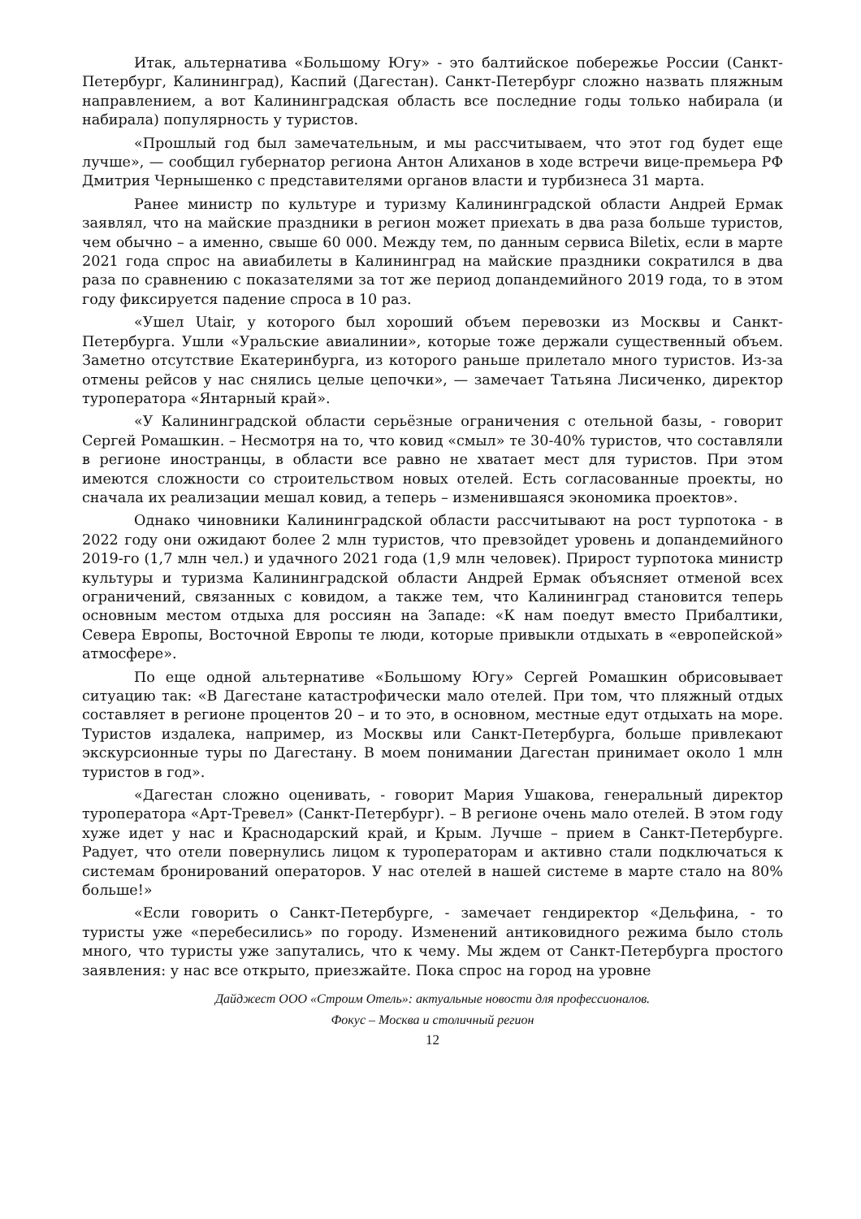Итак, альтернатива «Большому Югу» - это балтийское побережье России (Санкт-Петербург, Калининград), Каспий (Дагестан). Санкт-Петербург сложно назвать пляжным направлением, а вот Калининградская область все последние годы только набирала (и набирала) популярность у туристов.
«Прошлый год был замечательным, и мы рассчитываем, что этот год будет еще лучше», — сообщил губернатор региона Антон Алиханов в ходе встречи вице-премьера РФ Дмитрия Чернышенко с представителями органов власти и турбизнеса 31 марта.
Ранее министр по культуре и туризму Калининградской области Андрей Ермак заявлял, что на майские праздники в регион может приехать в два раза больше туристов, чем обычно – а именно, свыше 60 000. Между тем, по данным сервиса Biletix, если в марте 2021 года спрос на авиабилеты в Калининград на майские праздники сократился в два раза по сравнению с показателями за тот же период допандемийного 2019 года, то в этом году фиксируется падение спроса в 10 раз.
«Ушел Utair, у которого был хороший объем перевозки из Москвы и Санкт-Петербурга. Ушли «Уральские авиалинии», которые тоже держали существенный объем. Заметно отсутствие Екатеринбурга, из которого раньше прилетало много туристов. Из-за отмены рейсов у нас снялись целые цепочки», — замечает Татьяна Лисиченко, директор туроператора «Янтарный край».
«У Калининградской области серьёзные ограничения с отельной базы, - говорит Сергей Ромашкин. – Несмотря на то, что ковид «смыл» те 30-40% туристов, что составляли в регионе иностранцы, в области все равно не хватает мест для туристов. При этом имеются сложности со строительством новых отелей. Есть согласованные проекты, но сначала их реализации мешал ковид, а теперь – изменившаяся экономика проектов».
Однако чиновники Калининградской области рассчитывают на рост турпотока - в 2022 году они ожидают более 2 млн туристов, что превзойдет уровень и допандемийного 2019-го (1,7 млн чел.) и удачного 2021 года (1,9 млн человек). Прирост турпотока министр культуры и туризма Калининградской области Андрей Ермак объясняет отменой всех ограничений, связанных с ковидом, а также тем, что Калининград становится теперь основным местом отдыха для россиян на Западе: «К нам поедут вместо Прибалтики, Севера Европы, Восточной Европы те люди, которые привыкли отдыхать в «европейской» атмосфере».
По еще одной альтернативе «Большому Югу» Сергей Ромашкин обрисовывает ситуацию так: «В Дагестане катастрофически мало отелей. При том, что пляжный отдых составляет в регионе процентов 20 – и то это, в основном, местные едут отдыхать на море. Туристов издалека, например, из Москвы или Санкт-Петербурга, больше привлекают экскурсионные туры по Дагестану. В моем понимании Дагестан принимает около 1 млн туристов в год».
«Дагестан сложно оценивать, - говорит Мария Ушакова, генеральный директор туроператора «Арт-Тревел» (Санкт-Петербург). – В регионе очень мало отелей. В этом году хуже идет у нас и Краснодарский край, и Крым. Лучше – прием в Санкт-Петербурге. Радует, что отели повернулись лицом к туроператорам и активно стали подключаться к системам бронирований операторов. У нас отелей в нашей системе в марте стало на 80% больше!»
«Если говорить о Санкт-Петербурге, - замечает гендиректор «Дельфина, - то туристы уже «перебесились» по городу. Изменений антиковидного режима было столь много, что туристы уже запутались, что к чему. Мы ждем от Санкт-Петербурга простого заявления: у нас все открыто, приезжайте. Пока спрос на город на уровне
Дайджест ООО «Строим Отель»: актуальные новости для профессионалов.
Фокус – Москва и столичный регион
12